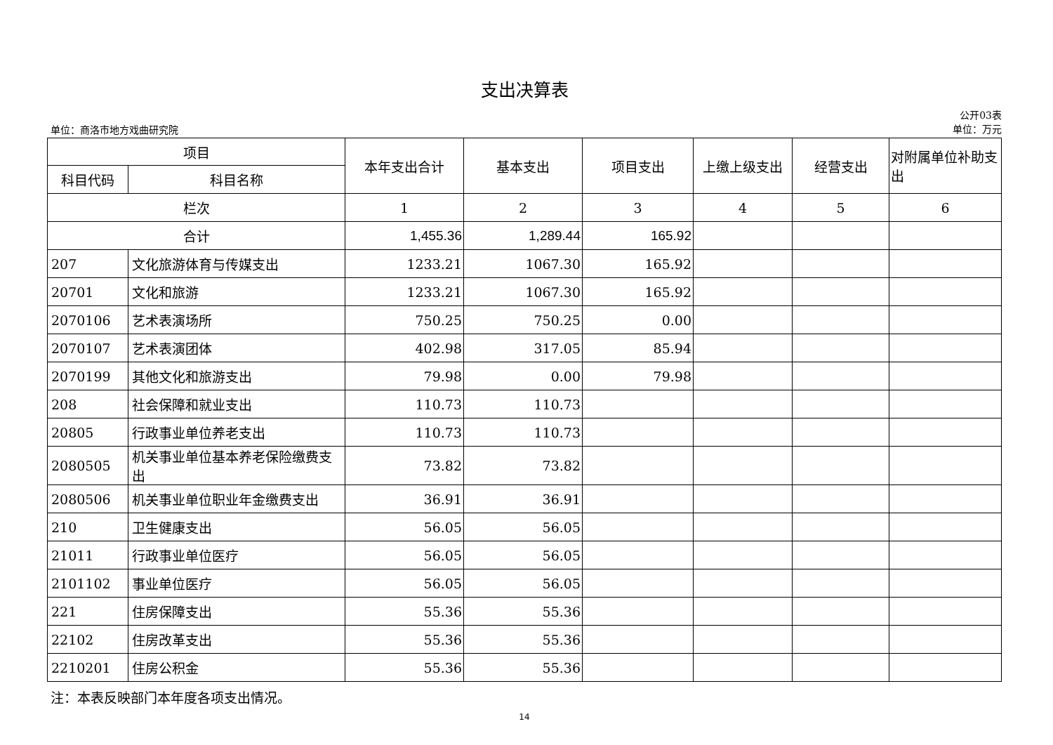支出决算表
单位：商洛市地方戏曲研究院
公开03表
单位：万元
| 项目 | | 本年支出合计 | 基本支出 | 项目支出 | 上缴上级支出 | 经营支出 | 对附属单位补助支出 |
| --- | --- | --- | --- | --- | --- | --- | --- |
| 科目代码 | 科目名称 | | | | | | |
| 栏次 | | 1 | 2 | 3 | 4 | 5 | 6 |
| 合计 | | 1,455.36 | 1,289.44 | 165.92 | | | |
| 207 | 文化旅游体育与传媒支出 | 1233.21 | 1067.30 | 165.92 | | | |
| 20701 | 文化和旅游 | 1233.21 | 1067.30 | 165.92 | | | |
| 2070106 | 艺术表演场所 | 750.25 | 750.25 | 0.00 | | | |
| 2070107 | 艺术表演团体 | 402.98 | 317.05 | 85.94 | | | |
| 2070199 | 其他文化和旅游支出 | 79.98 | 0.00 | 79.98 | | | |
| 208 | 社会保障和就业支出 | 110.73 | 110.73 | | | | |
| 20805 | 行政事业单位养老支出 | 110.73 | 110.73 | | | | |
| 2080505 | 机关事业单位基本养老保险缴费支出 | 73.82 | 73.82 | | | | |
| 2080506 | 机关事业单位职业年金缴费支出 | 36.91 | 36.91 | | | | |
| 210 | 卫生健康支出 | 56.05 | 56.05 | | | | |
| 21011 | 行政事业单位医疗 | 56.05 | 56.05 | | | | |
| 2101102 | 事业单位医疗 | 56.05 | 56.05 | | | | |
| 221 | 住房保障支出 | 55.36 | 55.36 | | | | |
| 22102 | 住房改革支出 | 55.36 | 55.36 | | | | |
| 2210201 | 住房公积金 | 55.36 | 55.36 | | | | |
注：本表反映部门本年度各项支出情况。
14